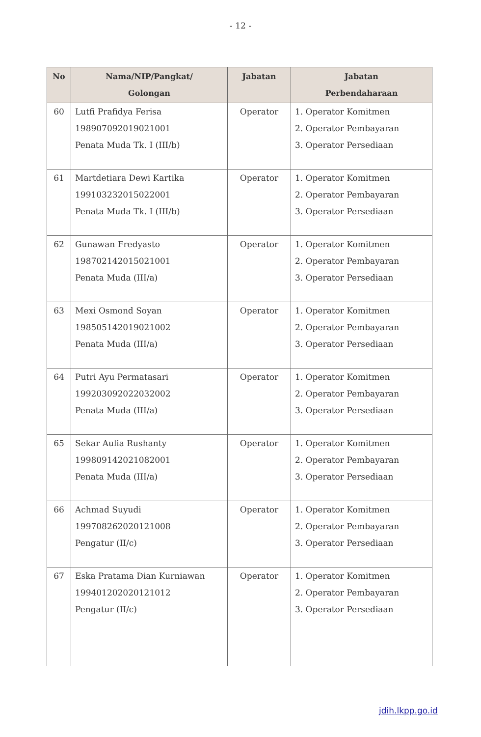- 12 -
| No | Nama/NIP/Pangkat/ Golongan | Jabatan | Jabatan Perbendaharaan |
| --- | --- | --- | --- |
| 60 | Lutfi Prafidya Ferisa 198907092019021001 Penata Muda Tk. I (III/b) | Operator | 1. Operator Komitmen 2. Operator Pembayaran 3. Operator Persediaan |
| 61 | Martdetiara Dewi Kartika 199103232015022001 Penata Muda Tk. I (III/b) | Operator | 1. Operator Komitmen 2. Operator Pembayaran 3. Operator Persediaan |
| 62 | Gunawan Fredyasto 198702142015021001 Penata Muda (III/a) | Operator | 1. Operator Komitmen 2. Operator Pembayaran 3. Operator Persediaan |
| 63 | Mexi Osmond Soyan 198505142019021002 Penata Muda (III/a) | Operator | 1. Operator Komitmen 2. Operator Pembayaran 3. Operator Persediaan |
| 64 | Putri Ayu Permatasari 199203092022032002 Penata Muda (III/a) | Operator | 1. Operator Komitmen 2. Operator Pembayaran 3. Operator Persediaan |
| 65 | Sekar Aulia Rushanty 199809142021082001 Penata Muda (III/a) | Operator | 1. Operator Komitmen 2. Operator Pembayaran 3. Operator Persediaan |
| 66 | Achmad Suyudi 199708262020121008 Pengatur (II/c) | Operator | 1. Operator Komitmen 2. Operator Pembayaran 3. Operator Persediaan |
| 67 | Eska Pratama Dian Kurniawan 199401202020121012 Pengatur (II/c) | Operator | 1. Operator Komitmen 2. Operator Pembayaran 3. Operator Persediaan |
jdih.lkpp.go.id